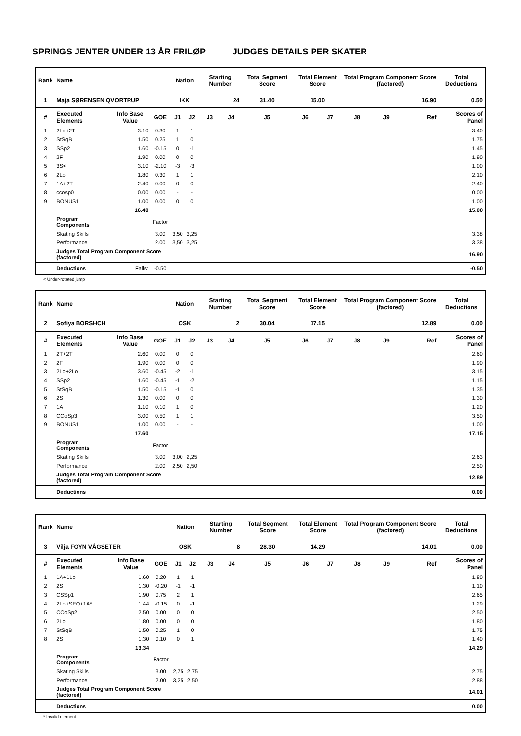SPRINGS JENTER UNDER 13 ÅR FRILØP JUDGES DETAILS PER SKATER
| Rank | Name | | | Nation | | Starting Number | | Total Segment Score | Total Element Score | | Total Program Component Score (factored) | | | Total Deductions |
| --- | --- | --- | --- | --- | --- | --- | --- | --- | --- | --- | --- | --- | --- | --- |
| 1 | Maja SØRENSEN QVORTRUP | | | IKK | | 24 | | 31.40 | 15.00 | | 16.90 | | | 0.50 |
| # | Executed Elements | Info Base Value | GOE | J1 | J2 | J3 | J4 | J5 | J6 | J7 | J8 | J9 | Ref | Scores of Panel |
| 1 | 2Lo+2T | 3.10 | 0.30 | 1 | 1 | | | | | | | | | 3.40 |
| 2 | StSqB | 1.50 | 0.25 | 1 | 0 | | | | | | | | | 1.75 |
| 3 | SSp2 | 1.60 | -0.15 | 0 | -1 | | | | | | | | | 1.45 |
| 4 | 2F | 1.90 | 0.00 | 0 | 0 | | | | | | | | | 1.90 |
| 5 | 3S< | 3.10 | -2.10 | -3 | -3 | | | | | | | | | 1.00 |
| 6 | 2Lo | 1.80 | 0.30 | 1 | 1 | | | | | | | | | 2.10 |
| 7 | 1A+2T | 2.40 | 0.00 | 0 | 0 | | | | | | | | | 2.40 |
| 8 | ccosp0 | 0.00 | 0.00 | - | - | | | | | | | | | 0.00 |
| 9 | BONUS1 | 1.00 | 0.00 | 0 | 0 | | | | | | | | | 1.00 |
| | | 16.40 | | | | | | | | | | | | 15.00 |
| | Program Components | | Factor | | | | | | | | | | | |
| | Skating Skills | | 3.00 | 3,50 | 3,25 | | | | | | | | | 3.38 |
| | Performance | | 2.00 | 3,50 | 3,25 | | | | | | | | | 3.38 |
| | Judges Total Program Component Score (factored) | | | | | | | | | | | | | 16.90 |
| | Deductions | Falls: | -0.50 | | | | | | | | | | | -0.50 |
< Under-rotated jump
| Rank | Name | | | Nation | | Starting Number | | Total Segment Score | Total Element Score | | Total Program Component Score (factored) | | | Total Deductions |
| --- | --- | --- | --- | --- | --- | --- | --- | --- | --- | --- | --- | --- | --- | --- |
| 2 | Sofiya BORSHCH | | | OSK | | 2 | | 30.04 | 17.15 | | 12.89 | | | 0.00 |
| # | Executed Elements | Info Base Value | GOE | J1 | J2 | J3 | J4 | J5 | J6 | J7 | J8 | J9 | Ref | Scores of Panel |
| 1 | 2T+2T | 2.60 | 0.00 | 0 | 0 | | | | | | | | | 2.60 |
| 2 | 2F | 1.90 | 0.00 | 0 | 0 | | | | | | | | | 1.90 |
| 3 | 2Lo+2Lo | 3.60 | -0.45 | -2 | -1 | | | | | | | | | 3.15 |
| 4 | SSp2 | 1.60 | -0.45 | -1 | -2 | | | | | | | | | 1.15 |
| 5 | StSqB | 1.50 | -0.15 | -1 | 0 | | | | | | | | | 1.35 |
| 6 | 2S | 1.30 | 0.00 | 0 | 0 | | | | | | | | | 1.30 |
| 7 | 1A | 1.10 | 0.10 | 1 | 0 | | | | | | | | | 1.20 |
| 8 | CCoSp3 | 3.00 | 0.50 | 1 | 1 | | | | | | | | | 3.50 |
| 9 | BONUS1 | 1.00 | 0.00 | - | - | | | | | | | | | 1.00 |
| | | 17.60 | | | | | | | | | | | | 17.15 |
| | Program Components | | Factor | | | | | | | | | | | |
| | Skating Skills | | 3.00 | 3,00 | 2,25 | | | | | | | | | 2.63 |
| | Performance | | 2.00 | 2,50 | 2,50 | | | | | | | | | 2.50 |
| | Judges Total Program Component Score (factored) | | | | | | | | | | | | | 12.89 |
| | Deductions | | | | | | | | | | | | | 0.00 |
| Rank | Name | | | Nation | | Starting Number | | Total Segment Score | Total Element Score | | Total Program Component Score (factored) | | | Total Deductions |
| --- | --- | --- | --- | --- | --- | --- | --- | --- | --- | --- | --- | --- | --- | --- |
| 3 | Vilja FOYN VÅGSETER | | | OSK | | 8 | | 28.30 | 14.29 | | 14.01 | | | 0.00 |
| # | Executed Elements | Info Base Value | GOE | J1 | J2 | J3 | J4 | J5 | J6 | J7 | J8 | J9 | Ref | Scores of Panel |
| 1 | 1A+1Lo | 1.60 | 0.20 | 1 | 1 | | | | | | | | | 1.80 |
| 2 | 2S | 1.30 | -0.20 | -1 | -1 | | | | | | | | | 1.10 |
| 3 | CSSp1 | 1.90 | 0.75 | 2 | 1 | | | | | | | | | 2.65 |
| 4 | 2Lo+SEQ+1A* | 1.44 | -0.15 | 0 | -1 | | | | | | | | | 1.29 |
| 5 | CCoSp2 | 2.50 | 0.00 | 0 | 0 | | | | | | | | | 2.50 |
| 6 | 2Lo | 1.80 | 0.00 | 0 | 0 | | | | | | | | | 1.80 |
| 7 | StSqB | 1.50 | 0.25 | 1 | 0 | | | | | | | | | 1.75 |
| 8 | 2S | 1.30 | 0.10 | 0 | 1 | | | | | | | | | 1.40 |
| | | 13.34 | | | | | | | | | | | | 14.29 |
| | Program Components | | Factor | | | | | | | | | | | |
| | Skating Skills | | 3.00 | 2,75 | 2,75 | | | | | | | | | 2.75 |
| | Performance | | 2.00 | 3,25 | 2,50 | | | | | | | | | 2.88 |
| | Judges Total Program Component Score (factored) | | | | | | | | | | | | | 14.01 |
| | Deductions | | | | | | | | | | | | | 0.00 |
* Invalid element